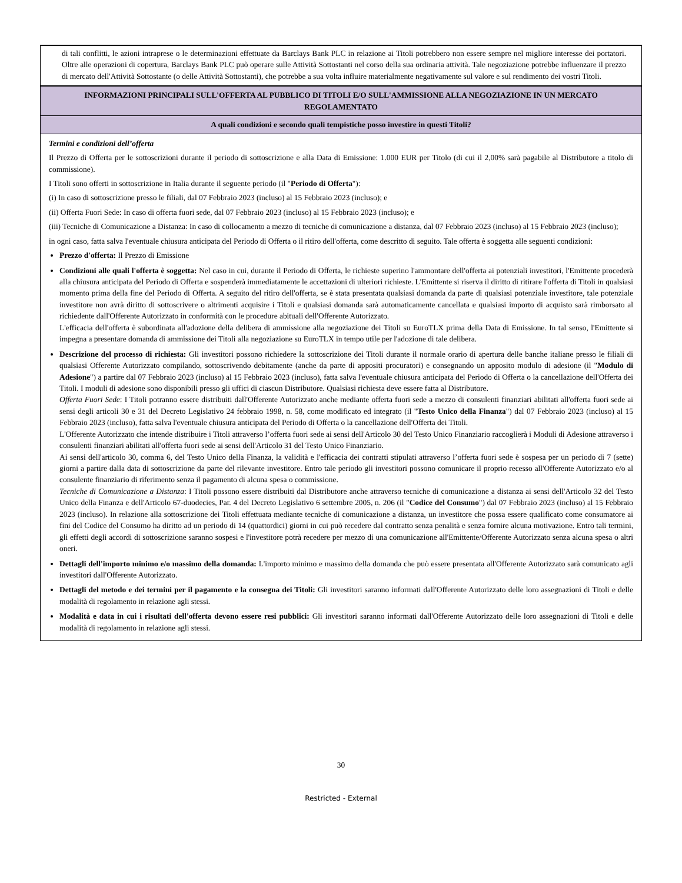di tali conflitti, le azioni intraprese o le determinazioni effettuate da Barclays Bank PLC in relazione ai Titoli potrebbero non essere sempre nel migliore interesse dei portatori. Oltre alle operazioni di copertura, Barclays Bank PLC può operare sulle Attività Sottostanti nel corso della sua ordinaria attività. Tale negoziazione potrebbe influenzare il prezzo di mercato dell'Attività Sottostante (o delle Attività Sottostanti), che potrebbe a sua volta influire materialmente negativamente sul valore e sul rendimento dei vostri Titoli.
INFORMAZIONI PRINCIPALI SULL'OFFERTA AL PUBBLICO DI TITOLI E/O SULL'AMMISSIONE ALLA NEGOZIAZIONE IN UN MERCATO REGOLAMENTATO
A quali condizioni e secondo quali tempistiche posso investire in questi Titoli?
Termini e condizioni dell’offerta
Il Prezzo di Offerta per le sottoscrizioni durante il periodo di sottoscrizione e alla Data di Emissione: 1.000 EUR per Titolo (di cui il 2,00% sarà pagabile al Distributore a titolo di commissione).
I Titoli sono offerti in sottoscrizione in Italia durante il seguente periodo (il "Periodo di Offerta"):
(i) In caso di sottoscrizione presso le filiali, dal 07 Febbraio 2023 (incluso) al 15 Febbraio 2023 (incluso); e
(ii) Offerta Fuori Sede: In caso di offerta fuori sede, dal 07 Febbraio 2023 (incluso) al 15 Febbraio 2023 (incluso); e
(iii) Tecniche di Comunicazione a Distanza: In caso di collocamento a mezzo di tecniche di comunicazione a distanza, dal 07 Febbraio 2023 (incluso) al 15 Febbraio 2023 (incluso);
in ogni caso, fatta salva l'eventuale chiusura anticipata del Periodo di Offerta o il ritiro dell'offerta, come descritto di seguito. Tale offerta è soggetta alle seguenti condizioni:
Prezzo d'offerta: Il Prezzo di Emissione
Condizioni alle quali l'offerta è soggetta: Nel caso in cui, durante il Periodo di Offerta, le richieste superino l'ammontare dell'offerta ai potenziali investitori, l'Emittente procederà alla chiusura anticipata del Periodo di Offerta e sospenderà immediatamente le accettazioni di ulteriori richieste. L'Emittente si riserva il diritto di ritirare l'offerta di Titoli in qualsiasi momento prima della fine del Periodo di Offerta. A seguito del ritiro dell'offerta, se è stata presentata qualsiasi domanda da parte di qualsiasi potenziale investitore, tale potenziale investitore non avrà diritto di sottoscrivere o altrimenti acquisire i Titoli e qualsiasi domanda sarà automaticamente cancellata e qualsiasi importo di acquisto sarà rimborsato al richiedente dall'Offerente Autorizzato in conformità con le procedure abituali dell'Offerente Autorizzato.
L'efficacia dell'offerta è subordinata all'adozione della delibera di ammissione alla negoziazione dei Titoli su EuroTLX prima della Data di Emissione. In tal senso, l'Emittente si impegna a presentare domanda di ammissione dei Titoli alla negoziazione su EuroTLX in tempo utile per l'adozione di tale delibera.
Descrizione del processo di richiesta: Gli investitori possono richiedere la sottoscrizione dei Titoli durante il normale orario di apertura delle banche italiane presso le filiali di qualsiasi Offerente Autorizzato compilando, sottoscrivendo debitamente (anche da parte di appositi procuratori) e consegnando un apposito modulo di adesione (il "Modulo di Adesione") a partire dal 07 Febbraio 2023 (incluso) al 15 Febbraio 2023 (incluso), fatta salva l'eventuale chiusura anticipata del Periodo di Offerta o la cancellazione dell'Offerta dei Titoli. I moduli di adesione sono disponibili presso gli uffici di ciascun Distributore. Qualsiasi richiesta deve essere fatta al Distributore.
Offerta Fuori Sede: I Titoli potranno essere distribuiti dall'Offerente Autorizzato anche mediante offerta fuori sede a mezzo di consulenti finanziari abilitati all'offerta fuori sede ai sensi degli articoli 30 e 31 del Decreto Legislativo 24 febbraio 1998, n. 58, come modificato ed integrato (il "Testo Unico della Finanza") dal 07 Febbraio 2023 (incluso) al 15 Febbraio 2023 (incluso), fatta salva l'eventuale chiusura anticipata del Periodo di Offerta o la cancellazione dell'Offerta dei Titoli.
L'Offerente Autorizzato che intende distribuire i Titoli attraverso l’offerta fuori sede ai sensi dell'Articolo 30 del Testo Unico Finanziario raccoglierà i Moduli di Adesione attraverso i consulenti finanziari abilitati all'offerta fuori sede ai sensi dell'Articolo 31 del Testo Unico Finanziario.
Ai sensi dell'articolo 30, comma 6, del Testo Unico della Finanza, la validità e l'efficacia dei contratti stipulati attraverso l’offerta fuori sede è sospesa per un periodo di 7 (sette) giorni a partire dalla data di sottoscrizione da parte del rilevante investitore. Entro tale periodo gli investitori possono comunicare il proprio recesso all'Offerente Autorizzato e/o al consulente finanziario di riferimento senza il pagamento di alcuna spesa o commissione.
Tecniche di Comunicazione a Distanza: I Titoli possono essere distribuiti dal Distributore anche attraverso tecniche di comunicazione a distanza ai sensi dell'Articolo 32 del Testo Unico della Finanza e dell'Articolo 67-duodecies, Par. 4 del Decreto Legislativo 6 settembre 2005, n. 206 (il "Codice del Consumo") dal 07 Febbraio 2023 (incluso) al 15 Febbraio 2023 (incluso). In relazione alla sottoscrizione dei Titoli effettuata mediante tecniche di comunicazione a distanza, un investitore che possa essere qualificato come consumatore ai fini del Codice del Consumo ha diritto ad un periodo di 14 (quattordici) giorni in cui può recedere dal contratto senza penalità e senza fornire alcuna motivazione. Entro tali termini, gli effetti degli accordi di sottoscrizione saranno sospesi e l'investitore potrà recedere per mezzo di una comunicazione all'Emittente/Offerente Autorizzato senza alcuna spesa o altri oneri.
Dettagli dell'importo minimo e/o massimo della domanda: L'importo minimo e massimo della domanda che può essere presentata all'Offerente Autorizzato sarà comunicato agli investitori dall'Offerente Autorizzato.
Dettagli del metodo e dei termini per il pagamento e la consegna dei Titoli: Gli investitori saranno informati dall'Offerente Autorizzato delle loro assegnazioni di Titoli e delle modalità di regolamento in relazione agli stessi.
Modalità e data in cui i risultati dell'offerta devono essere resi pubblici: Gli investitori saranno informati dall'Offerente Autorizzato delle loro assegnazioni di Titoli e delle modalità di regolamento in relazione agli stessi.
30
Restricted - External